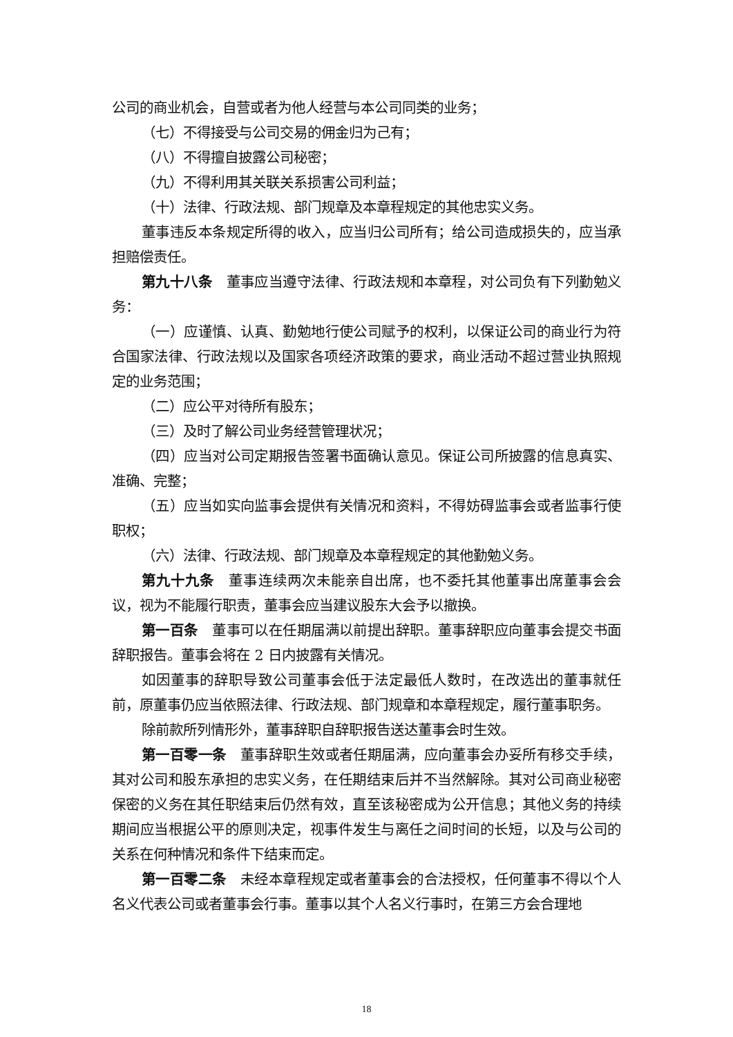公司的商业机会，自营或者为他人经营与本公司同类的业务；
（七）不得接受与公司交易的佣金归为己有；
（八）不得擅自披露公司秘密；
（九）不得利用其关联关系损害公司利益；
（十）法律、行政法规、部门规章及本章程规定的其他忠实义务。
董事违反本条规定所得的收入，应当归公司所有；给公司造成损失的，应当承担赔偿责任。
第九十八条　董事应当遵守法律、行政法规和本章程，对公司负有下列勤勉义务：
（一）应谨慎、认真、勤勉地行使公司赋予的权利，以保证公司的商业行为符合国家法律、行政法规以及国家各项经济政策的要求，商业活动不超过营业执照规定的业务范围；
（二）应公平对待所有股东；
（三）及时了解公司业务经营管理状况；
（四）应当对公司定期报告签署书面确认意见。保证公司所披露的信息真实、准确、完整；
（五）应当如实向监事会提供有关情况和资料，不得妨碍监事会或者监事行使职权；
（六）法律、行政法规、部门规章及本章程规定的其他勤勉义务。
第九十九条　董事连续两次未能亲自出席，也不委托其他董事出席董事会会议，视为不能履行职责，董事会应当建议股东大会予以撤换。
第一百条　董事可以在任期届满以前提出辞职。董事辞职应向董事会提交书面辞职报告。董事会将在 2 日内披露有关情况。
如因董事的辞职导致公司董事会低于法定最低人数时，在改选出的董事就任前，原董事仍应当依照法律、行政法规、部门规章和本章程规定，履行董事职务。
除前款所列情形外，董事辞职自辞职报告送达董事会时生效。
第一百零一条　董事辞职生效或者任期届满，应向董事会办妥所有移交手续，其对公司和股东承担的忠实义务，在任期结束后并不当然解除。其对公司商业秘密保密的义务在其任职结束后仍然有效，直至该秘密成为公开信息；其他义务的持续期间应当根据公平的原则决定，视事件发生与离任之间时间的长短，以及与公司的关系在何种情况和条件下结束而定。
第一百零二条　未经本章程规定或者董事会的合法授权，任何董事不得以个人名义代表公司或者董事会行事。董事以其个人名义行事时，在第三方会合理地
18